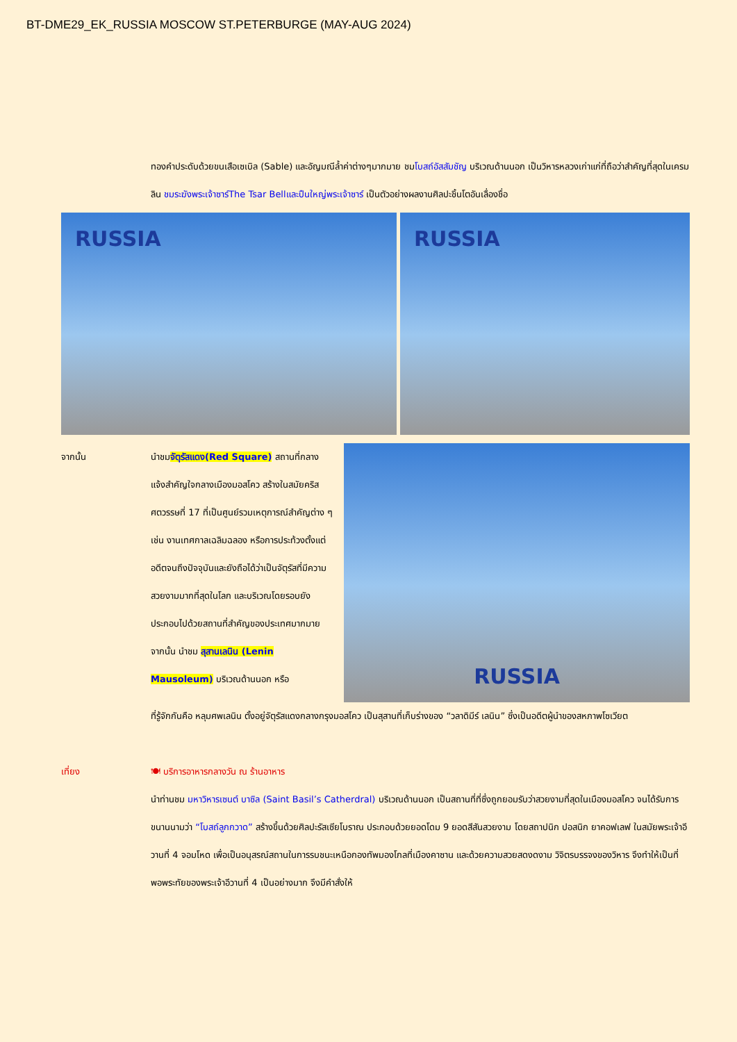BT-DME29_EK_RUSSIA MOSCOW ST.PETERBURGE (MAY-AUG 2024)
ทองคำประดับด้วยขนเสือเซเบิล (Sable) และอัญมณีล้ำค่าต่างๆมากมาย ชมโบสถ์อัสสัมชัญ บริเวณด้านนอก เป็นวิหารหลวงเก่าแก่ที่ถือว่าสำคัญที่สุดในเครมลิน ชมระฆังพระเจ้าซาร์The Tsar Bellและปืนใหญ่พระเจ้าซาร์ เป็นตัวอย่างผลงานศิลปะชิ้นโตอันเลื่องชื่อ
RUSSIA RUSSIA
จากนั้น นำชมจัตุรัสแดง(Red Square) สถานที่กลางแจ้งสำคัญใจกลางเมืองมอสโคว สร้างในสมัยคริสศตวรรษที่ 17 ที่เป็นศูนย์รวมเหตุการณ์สำคัญต่าง ๆ เช่น งานเทศกาลเฉลิมฉลอง หรือการประท้วงตั้งแต่อดีตจนถึงปัจจุบันและยังถือได้ว่าเป็นจัตุรัสที่มีความสวยงามมากที่สุดในโลก และบริเวณโดยรอบยังประกอบไปด้วยสถานที่สำคัญของประเทศมากมาย จากนั้น นำชม สุสานเลนิน (Lenin Mausoleum) บริเวณด้านนอก หรือ
RUSSIA
ที่รู้จักกันคือ หลุมศพเลนิน ตั้งอยู่จัตุรัสแดงกลางกรุงมอสโคว เป็นสุสานที่เก็บร่างของ “วลาดิมีร์ เลนิน” ซึ่งเป็นอดีตผู้นำของสหภาพโซเวียต
เที่ยง 🍽 บริการอาหารกลางวัน ณ ร้านอาหาร
นำท่านชม มหาวิหารเซนต์ บาซิล (Saint Basil’s Catherdral) บริเวณด้านนอก เป็นสถานที่ที่ซึ่งถูกยอมรับว่าสวยงามที่สุดในเมืองมอสโคว จนได้รับการขนานนามว่า “โบสถ์ลูกกวาด” สร้างขึ้นด้วยศิลปะรัสเซียโบราณ ประกอบด้วยยอดโดม 9 ยอดสีสันสวยงาม โดยสถาปนิก ปอสนิก ยาคอฟเลฟ ในสมัยพระเจ้าอีวานที่ 4 จอมโหด เพื่อเป็นอนุสรณ์สถานในการรบชนะเหนือกองทัพมองโกลที่เมืองคาซาน และด้วยความสวยสดงดงาม วิจิตรบรรจงของวิหาร จึงทำให้เป็นที่พอพระทัยของพระเจ้าอีวานที่ 4 เป็นอย่างมาก จึงมีคำสั่งให้